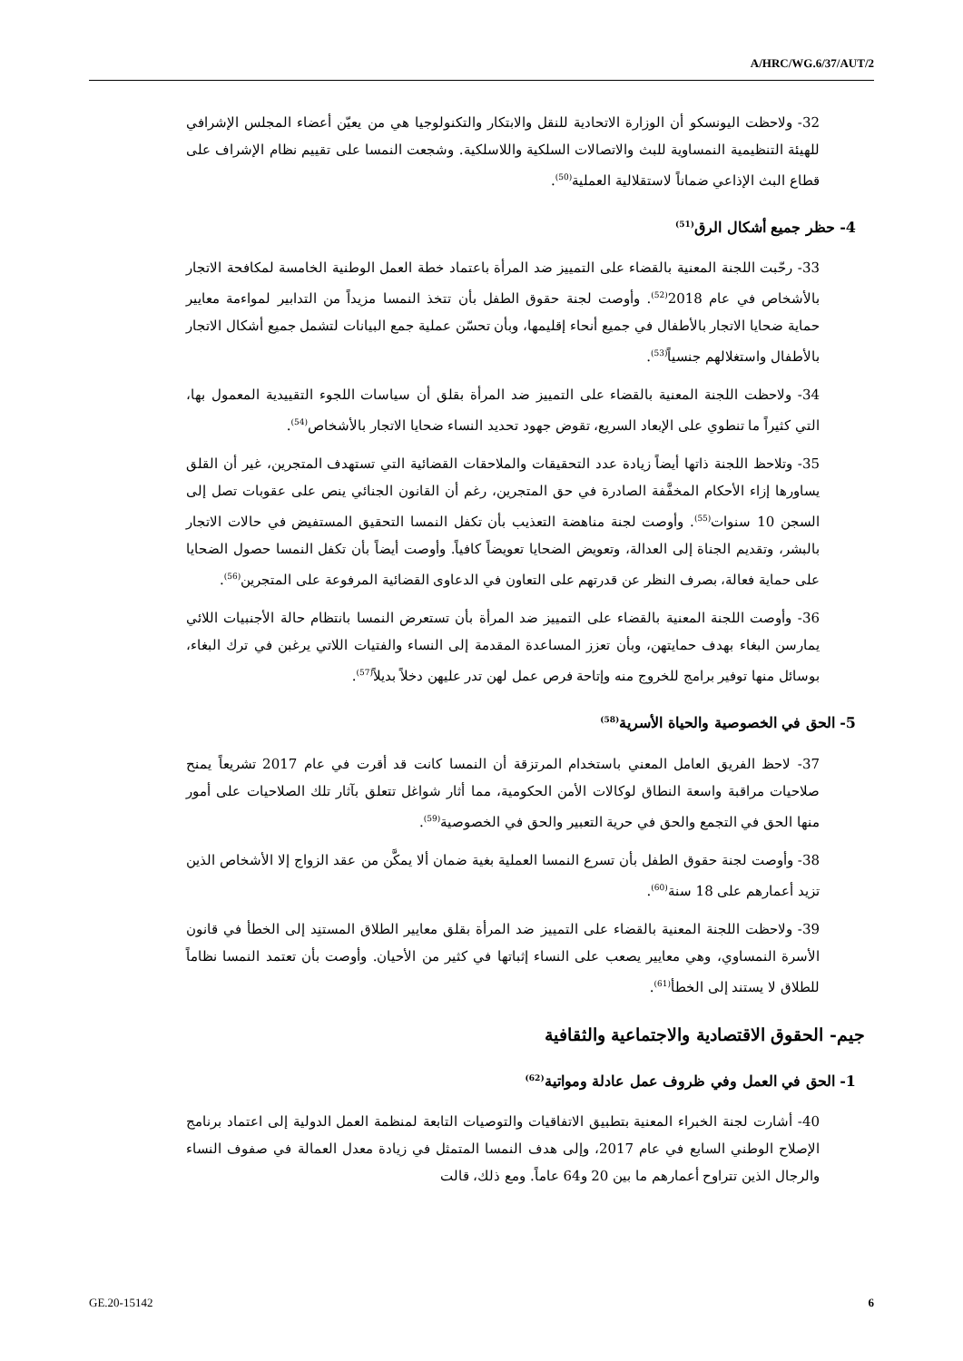A/HRC/WG.6/37/AUT/2
32- ولاحظت اليونسكو أن الوزارة الاتحادية للنقل والابتكار والتكنولوجيا هي من يعيّن أعضاء المجلس الإشرافي للهيئة التنظيمية النمساوية للبث والاتصالات السلكية واللاسلكية. وشجعت النمسا على تقييم نظام الإشراف على قطاع البث الإذاعي ضماناً لاستقلالية العملية<sup>(50)</sup>.
4- حظر جميع أشكال الرق<sup>(51)</sup>
33- رحّبت اللجنة المعنية بالقضاء على التمييز ضد المرأة باعتماد خطة العمل الوطنية الخامسة لمكافحة الاتجار بالأشخاص في عام 2018<sup>(52)</sup>. وأوصت لجنة حقوق الطفل بأن تتخذ النمسا مزيداً من التدابير لمواءمة معايير حماية ضحايا الاتجار بالأطفال في جميع أنحاء إقليمها، وبأن تحسّن عملية جمع البيانات لتشمل جميع أشكال الاتجار بالأطفال واستغلالهم جنسياً<sup>(53)</sup>.
34- ولاحظت اللجنة المعنية بالقضاء على التمييز ضد المرأة بقلق أن سياسات اللجوء التقييدية المعمول بها، التي كثيراً ما تنطوي على الإبعاد السريع، تقوض جهود تحديد النساء ضحايا الاتجار بالأشخاص<sup>(54)</sup>.
35- وتلاحظ اللجنة ذاتها أيضاً زيادة عدد التحقيقات والملاحقات القضائية التي تستهدف المتجرين، غير أن القلق يساورها إزاء الأحكام المخفَّفة الصادرة في حق المتجرين، رغم أن القانون الجنائي ينص على عقوبات تصل إلى السجن 10 سنوات<sup>(55)</sup>. وأوصت لجنة مناهضة التعذيب بأن تكفل النمسا التحقيق المستفيض في حالات الاتجار بالبشر، وتقديم الجناة إلى العدالة، وتعويض الضحايا تعويضاً كافياً. وأوصت أيضاً بأن تكفل النمسا حصول الضحايا على حماية فعالة، بصرف النظر عن قدرتهم على التعاون في الدعاوى القضائية المرفوعة على المتجرين<sup>(56)</sup>.
36- وأوصت اللجنة المعنية بالقضاء على التمييز ضد المرأة بأن تستعرض النمسا بانتظام حالة الأجنبيات اللائي يمارسن البغاء بهدف حمايتهن، وبأن تعزز المساعدة المقدمة إلى النساء والفتيات اللاتي يرغبن في ترك البغاء، بوسائل منها توفير برامج للخروج منه وإتاحة فرص عمل لهن تدر عليهن دخلاً بديلاً<sup>(57)</sup>.
5- الحق في الخصوصية والحياة الأسرية<sup>(58)</sup>
37- لاحظ الفريق العامل المعني باستخدام المرتزقة أن النمسا كانت قد أقرت في عام 2017 تشريعاً يمنح صلاحيات مراقبة واسعة النطاق لوكالات الأمن الحكومية، مما أثار شواغل تتعلق بآثار تلك الصلاحيات على أمور منها الحق في التجمع والحق في حرية التعبير والحق في الخصوصية<sup>(59)</sup>.
38- وأوصت لجنة حقوق الطفل بأن تسرع النمسا العملية بغية ضمان ألا يمكَّن من عقد الزواج إلا الأشخاص الذين تزيد أعمارهم على 18 سنة<sup>(60)</sup>.
39- ولاحظت اللجنة المعنية بالقضاء على التمييز ضد المرأة بقلق معايير الطلاق المستنِد إلى الخطأ في قانون الأسرة النمساوي، وهي معايير يصعب على النساء إثباتها في كثير من الأحيان. وأوصت بأن تعتمد النمسا نظاماً للطلاق لا يستند إلى الخطأ<sup>(61)</sup>.
جيم- الحقوق الاقتصادية والاجتماعية والثقافية
1- الحق في العمل وفي ظروف عمل عادلة ومواتية<sup>(62)</sup>
40- أشارت لجنة الخبراء المعنية بتطبيق الاتفاقيات والتوصيات التابعة لمنظمة العمل الدولية إلى اعتماد برنامج الإصلاح الوطني السابع في عام 2017، وإلى هدف النمسا المتمثل في زيادة معدل العمالة في صفوف النساء والرجال الذين تتراوح أعمارهم ما بين 20 و64 عاماً. ومع ذلك، قالت
GE.20-15142 6